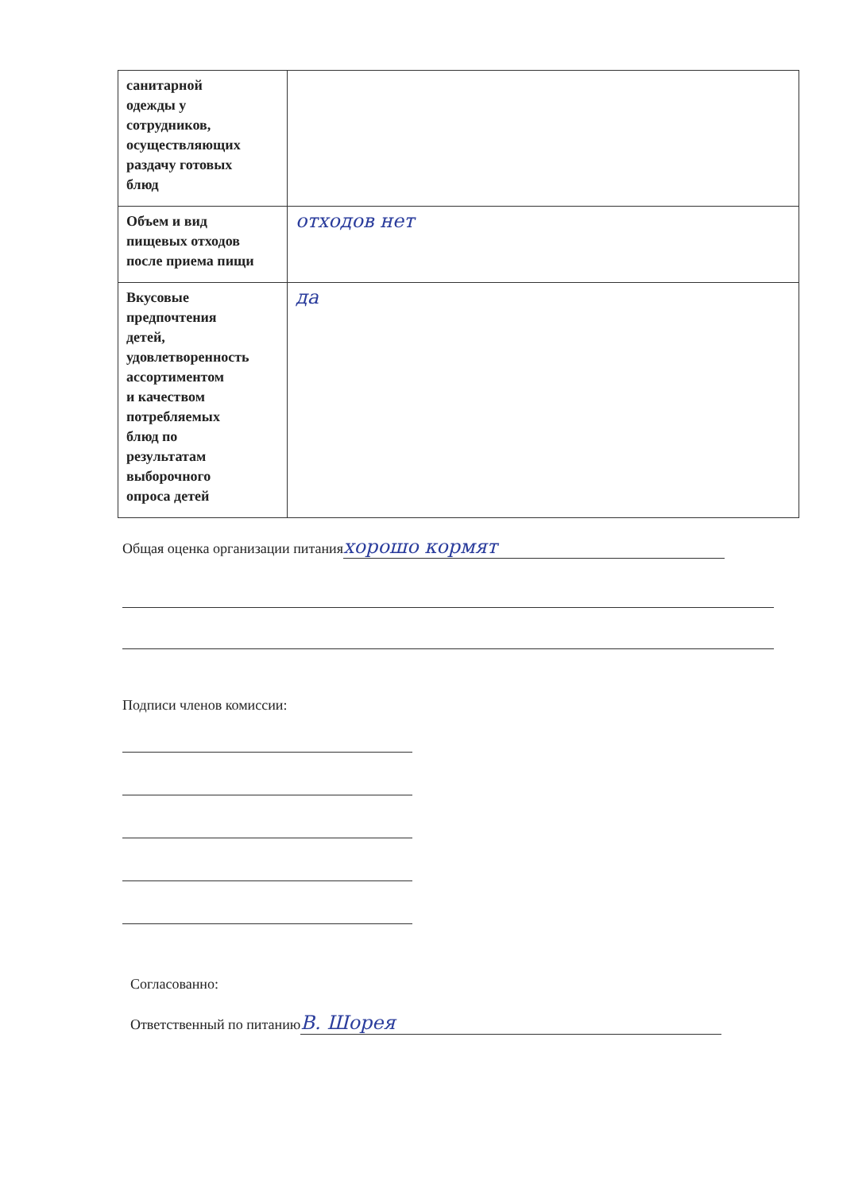| санитарной одежды у сотрудников, осуществляющих раздачу готовых блюд | |
| Объем и вид пищевых отходов после приема пищи | отходов нет |
| Вкусовые предпочтения детей, удовлетворенность ассортиментом и качеством потребляемых блюд по результатам выборочного опроса детей | да |
Общая оценка организации питания хорошо кормят
Подписи членов комиссии:
Согласованно:
Ответственный по питанию В. Шорея